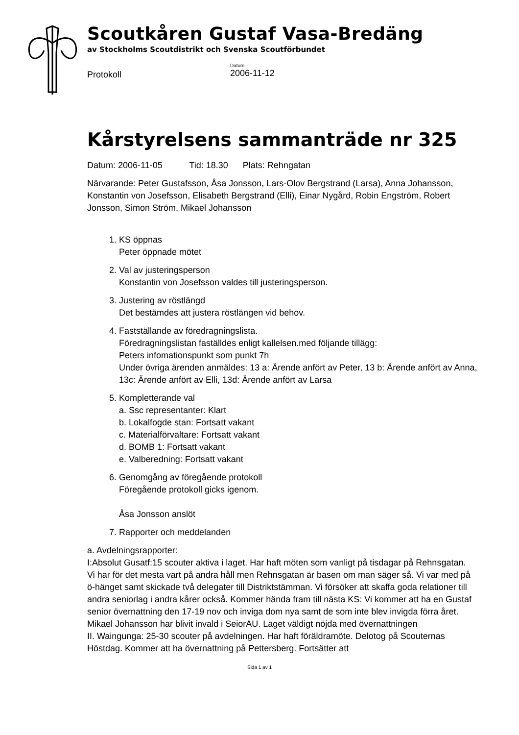Scoutkåren Gustaf Vasa-Bredäng
av Stockholms Scoutdistrikt och Svenska Scoutförbundet
Protokoll
Datum
2006-11-12
Kårstyrelsens sammanträde nr 325
Datum: 2006-11-05 Tid: 18.30 Plats: Rehngatan
Närvarande: Peter Gustafsson, Åsa Jonsson, Lars-Olov Bergstrand (Larsa), Anna Johansson, Konstantin von Josefsson, Elisabeth Bergstrand (Elli), Einar Nygård, Robin Engström, Robert Jonsson, Simon Ström, Mikael Johansson
1. KS öppnas
Peter öppnade mötet
2. Val av justeringsperson
Konstantin von Josefsson valdes till justeringsperson.
3. Justering av röstlängd
Det bestämdes att justera röstlängen vid behov.
4. Fastställande av föredragningslista.
Föredragningslistan faställdes enligt kallelsen.med följande tillägg:
Peters infomationspunkt som punkt 7h
Under övriga ärenden anmäldes: 13 a: Ärende anfört av Peter, 13 b: Ärende anfört av Anna, 13c: Ärende anfört av Elli, 13d: Ärende anfört av Larsa
5. Kompletterande val
a. Ssc representanter: Klart
b. Lokalfogde stan: Fortsatt vakant
c. Materialförvaltare: Fortsatt vakant
d. BOMB 1: Fortsatt vakant
e. Valberedning: Fortsatt vakant
6. Genomgång av föregående protokoll
Föregående protokoll gicks igenom.
Åsa Jonsson anslöt
7. Rapporter och meddelanden
a. Avdelningsrapporter:
I:Absolut Gusatf:15 scouter aktiva i laget. Har haft möten som vanligt på tisdagar på Rehnsgatan.
Vi har för det mesta vart på andra håll men Rehnsgatan är basen om man säger så. Vi var med på ö-hänget samt skickade två delegater till Distriktstämman. Vi försöker att skaffa goda relationer till andra seniorlag i andra kårer också. Kommer hända fram till nästa KS: Vi kommer att ha en Gustaf senior övernattning den 17-19 nov och inviga dom nya samt de som inte blev invigda förra året. Mikael Johansson har blivit invald i SeiorAU. Laget väldigt nöjda med övernattningen
II. Waingunga: 25-30 scouter på avdelningen. Har haft föräldramöte. Delotog på Scouternas Höstdag. Kommer att ha övernattning på Pettersberg. Fortsätter att
Sida 1 av 1